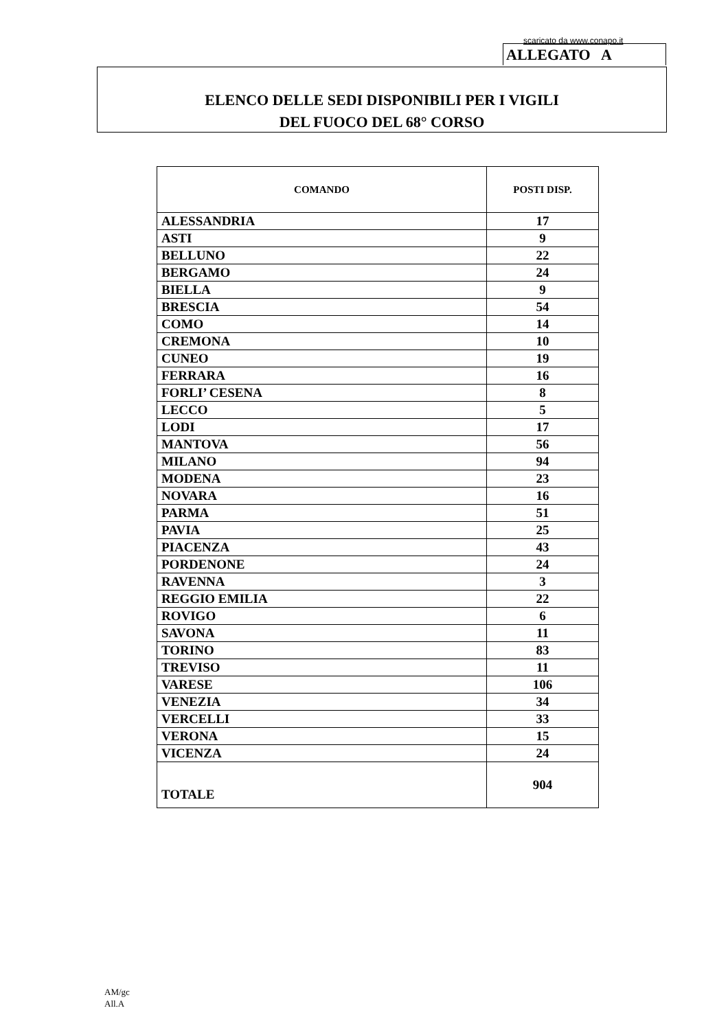scaricato da www.conapo.it
ALLEGATO A
ELENCO DELLE SEDI DISPONIBILI PER I VIGILI
DEL FUOCO DEL 68° CORSO
| COMANDO | POSTI DISP. |
| --- | --- |
| ALESSANDRIA | 17 |
| ASTI | 9 |
| BELLUNO | 22 |
| BERGAMO | 24 |
| BIELLA | 9 |
| BRESCIA | 54 |
| COMO | 14 |
| CREMONA | 10 |
| CUNEO | 19 |
| FERRARA | 16 |
| FORLI’ CESENA | 8 |
| LECCO | 5 |
| LODI | 17 |
| MANTOVA | 56 |
| MILANO | 94 |
| MODENA | 23 |
| NOVARA | 16 |
| PARMA | 51 |
| PAVIA | 25 |
| PIACENZA | 43 |
| PORDENONE | 24 |
| RAVENNA | 3 |
| REGGIO EMILIA | 22 |
| ROVIGO | 6 |
| SAVONA | 11 |
| TORINO | 83 |
| TREVISO | 11 |
| VARESE | 106 |
| VENEZIA | 34 |
| VERCELLI | 33 |
| VERONA | 15 |
| VICENZA | 24 |
| TOTALE | 904 |
AM/gc
All.A